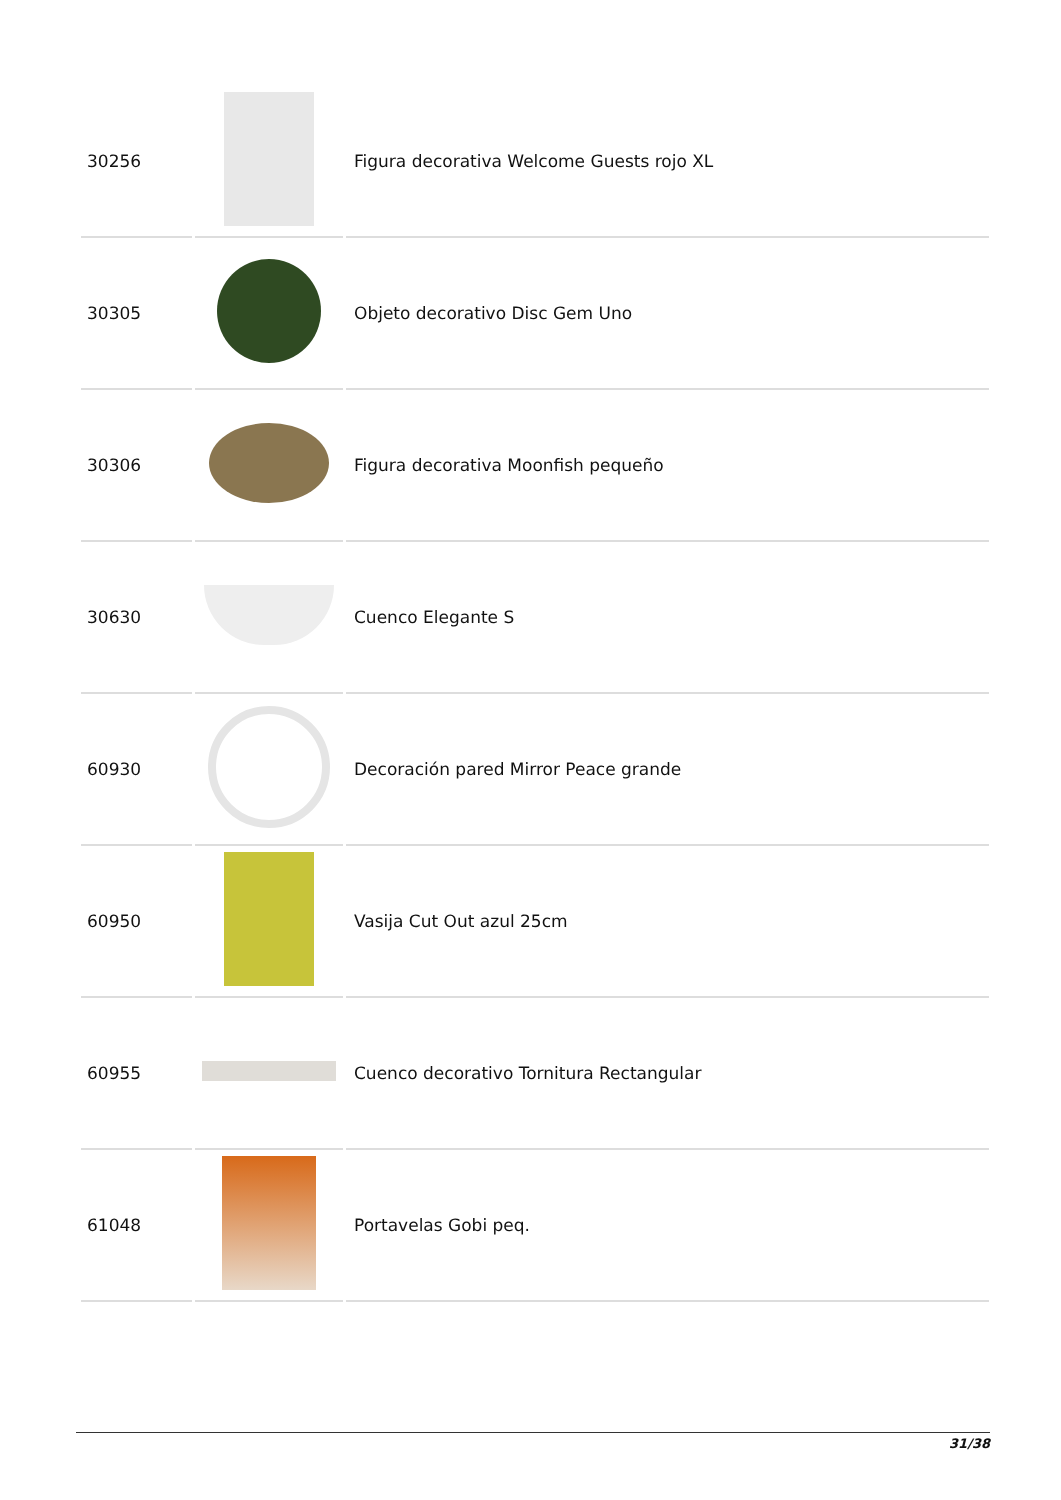| 30256 | | Figura decorativa Welcome Guests rojo XL |
| 30305 | | Objeto decorativo Disc Gem Uno |
| 30306 | | Figura decorativa Moonfish pequeño |
| 30630 | | Cuenco Elegante S |
| 60930 | | Decoración pared Mirror Peace grande |
| 60950 | | Vasija Cut Out azul 25cm |
| 60955 | | Cuenco decorativo Tornitura Rectangular |
| 61048 | | Portavelas Gobi peq. |
31/38